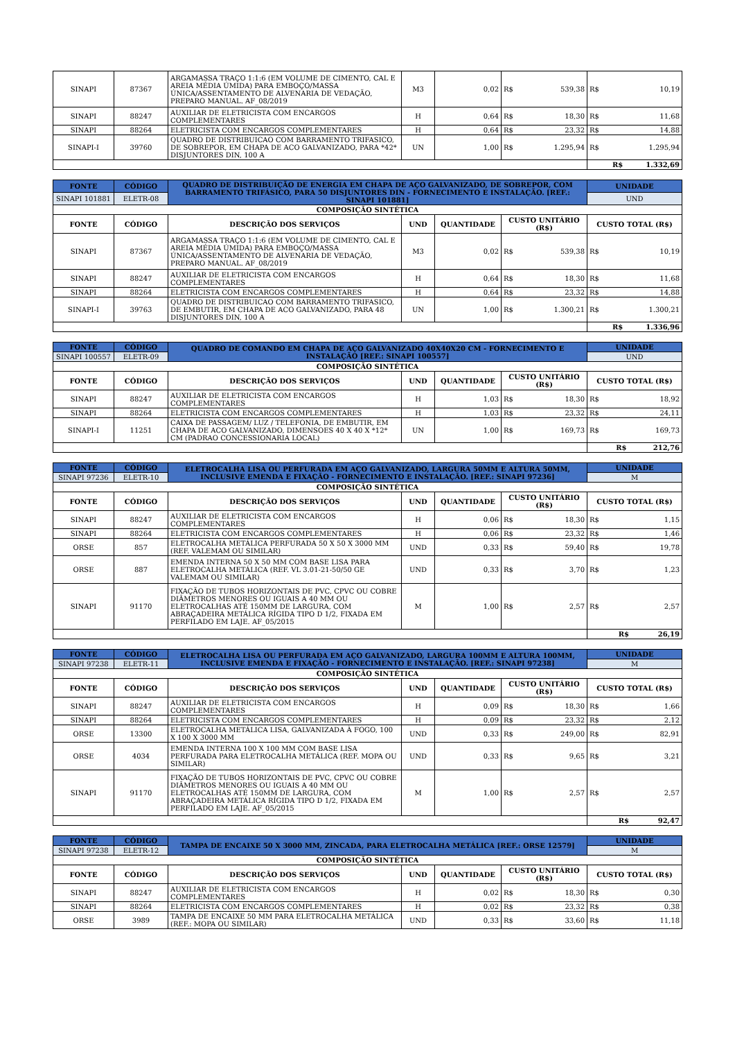| SINAPI | 87367 | ARGAMASSA TRAÇO 1:1:6 (EM VOLUME DE CIMENTO, CAL E AREIA MÉDIA ÚMIDA) PARA EMBOÇO/MASSA ÚNICA/ASSENTAMENTO DE ALVENARIA DE VEDAÇÃO, PREPARO MANUAL. AF_08/2019 | M3 | 0,02 | R$ 539,38 | R$ 10,19 |
| SINAPI | 88247 | AUXILIAR DE ELETRICISTA COM ENCARGOS COMPLEMENTARES | H | 0,64 | R$ 18,30 | R$ 11,68 |
| SINAPI | 88264 | ELETRICISTA COM ENCARGOS COMPLEMENTARES | H | 0,64 | R$ 23,32 | R$ 14,88 |
| SINAPI-I | 39760 | QUADRO DE DISTRIBUICAO COM BARRAMENTO TRIFASICO, DE SOBREPOR, EM CHAPA DE ACO GALVANIZADO, PARA *42* DISJUNTORES DIN, 100 A | UN | 1,00 | R$ 1.295,94 | R$ 1.295,94 |
| | | | | | | R$ 1.332,69 |
| FONTE | CÓDIGO | QUADRO DE DISTRIBUIÇÃO DE ENERGIA EM CHAPA DE AÇO GALVANIZADO, DE SOBREPOR, COM BARRAMENTO TRIFÁSICO, PARA 50 DISJUNTORES DIN - FORNECIMENTO E INSTALAÇÃO. [REF.: SINAPI 101881] | | | | UNIDADE |
| SINAPI 101881 | ELETR-08 | | | | | UND |
| COMPOSIÇÃO SINTÉTICA | | | | | | |
| FONTE | CÓDIGO | DESCRIÇÃO DOS SERVIÇOS | UND | QUANTIDADE | CUSTO UNITÁRIO (R$) | CUSTO TOTAL (R$) |
| SINAPI | 87367 | ARGAMASSA TRAÇO 1:1:6 (EM VOLUME DE CIMENTO, CAL E AREIA MÉDIA ÚMIDA) PARA EMBOÇO/MASSA ÚNICA/ASSENTAMENTO DE ALVENARIA DE VEDAÇÃO, PREPARO MANUAL. AF_08/2019 | M3 | 0,02 | R$ 539,38 | R$ 10,19 |
| SINAPI | 88247 | AUXILIAR DE ELETRICISTA COM ENCARGOS COMPLEMENTARES | H | 0,64 | R$ 18,30 | R$ 11,68 |
| SINAPI | 88264 | ELETRICISTA COM ENCARGOS COMPLEMENTARES | H | 0,64 | R$ 23,32 | R$ 14,88 |
| SINAPI-I | 39763 | QUADRO DE DISTRIBUICAO COM BARRAMENTO TRIFASICO, DE EMBUTIR, EM CHAPA DE ACO GALVANIZADO, PARA 48 DISJUNTORES DIN, 100 A | UN | 1,00 | R$ 1.300,21 | R$ 1.300,21 |
| | | | | | | R$ 1.336,96 |
| FONTE | CÓDIGO | QUADRO DE COMANDO EM CHAPA DE AÇO GALVANIZADO 40X40X20 CM - FORNECIMENTO E INSTALAÇÃO [REF.: SINAPI 100557] | | | | UNIDADE |
| SINAPI 100557 | ELETR-09 | | | | | UND |
| COMPOSIÇÃO SINTÉTICA | | | | | | |
| FONTE | CÓDIGO | DESCRIÇÃO DOS SERVIÇOS | UND | QUANTIDADE | CUSTO UNITÁRIO (R$) | CUSTO TOTAL (R$) |
| SINAPI | 88247 | AUXILIAR DE ELETRICISTA COM ENCARGOS COMPLEMENTARES | H | 1,03 | R$ 18,30 | R$ 18,92 |
| SINAPI | 88264 | ELETRICISTA COM ENCARGOS COMPLEMENTARES | H | 1,03 | R$ 23,32 | R$ 24,11 |
| SINAPI-I | 11251 | CAIXA DE PASSAGEM/ LUZ / TELEFONIA, DE EMBUTIR, EM CHAPA DE ACO GALVANIZADO, DIMENSOES 40 X 40 X *12* CM (PADRAO CONCESSIONARIA LOCAL) | UN | 1,00 | R$ 169,73 | R$ 169,73 |
| | | | | | | R$ 212,76 |
| FONTE | CÓDIGO | ELETROCALHA LISA OU PERFURADA EM AÇO GALVANIZADO, LARGURA 50MM E ALTURA 50MM, INCLUSIVE EMENDA E FIXAÇÃO - FORNECIMENTO E INSTALAÇÃO. [REF.: SINAPI 97236] | | | | UNIDADE |
| SINAPI 97236 | ELETR-10 | | | | | M |
| COMPOSIÇÃO SINTÉTICA | | | | | | |
| FONTE | CÓDIGO | DESCRIÇÃO DOS SERVIÇOS | UND | QUANTIDADE | CUSTO UNITÁRIO (R$) | CUSTO TOTAL (R$) |
| SINAPI | 88247 | AUXILIAR DE ELETRICISTA COM ENCARGOS COMPLEMENTARES | H | 0,06 | R$ 18,30 | R$ 1,15 |
| SINAPI | 88264 | ELETRICISTA COM ENCARGOS COMPLEMENTARES | H | 0,06 | R$ 23,32 | R$ 1,46 |
| ORSE | 857 | ELETROCALHA METÁLICA PERFURADA 50 X 50 X 3000 MM (REF. VALEMAM OU SIMILAR) | UND | 0,33 | R$ 59,40 | R$ 19,78 |
| ORSE | 887 | EMENDA INTERNA 50 X 50 MM COM BASE LISA PARA ELETROCALHA METÁLICA (REF. VL 3.01-21-50/50 GE VALEMAM OU SIMILAR) | UND | 0,33 | R$ 3,70 | R$ 1,23 |
| SINAPI | 91170 | FIXAÇÃO DE TUBOS HORIZONTAIS DE PVC, CPVC OU COBRE DIÂMETROS MENORES OU IGUAIS A 40 MM OU ELETROCALHAS ATÉ 150MM DE LARGURA, COM ABRAÇADEIRA METÁLICA RÍGIDA TIPO D 1/2, FIXADA EM PERFILADO EM LAJE. AF_05/2015 | M | 1,00 | R$ 2,57 | R$ 2,57 |
| | | | | | | R$ 26,19 |
| FONTE | CÓDIGO | ELETROCALHA LISA OU PERFURADA EM AÇO GALVANIZADO, LARGURA 100MM E ALTURA 100MM, INCLUSIVE EMENDA E FIXAÇÃO - FORNECIMENTO E INSTALAÇÃO. [REF.: SINAPI 97238] | | | | UNIDADE |
| SINAPI 97238 | ELETR-11 | | | | | M |
| COMPOSIÇÃO SINTÉTICA | | | | | | |
| FONTE | CÓDIGO | DESCRIÇÃO DOS SERVIÇOS | UND | QUANTIDADE | CUSTO UNITÁRIO (R$) | CUSTO TOTAL (R$) |
| SINAPI | 88247 | AUXILIAR DE ELETRICISTA COM ENCARGOS COMPLEMENTARES | H | 0,09 | R$ 18,30 | R$ 1,66 |
| SINAPI | 88264 | ELETRICISTA COM ENCARGOS COMPLEMENTARES | H | 0,09 | R$ 23,32 | R$ 2,12 |
| ORSE | 13300 | ELETROCALHA METÁLICA LISA, GALVANIZADA À FOGO, 100 X 100 X 3000 MM | UND | 0,33 | R$ 249,00 | R$ 82,91 |
| ORSE | 4034 | EMENDA INTERNA 100 X 100 MM COM BASE LISA PERFURADA PARA ELETROCALHA METÁLICA (REF. MOPA OU SIMILAR) | UND | 0,33 | R$ 9,65 | R$ 3,21 |
| SINAPI | 91170 | FIXAÇÃO DE TUBOS HORIZONTAIS DE PVC, CPVC OU COBRE DIÂMETROS MENORES OU IGUAIS A 40 MM OU ELETROCALHAS ATÉ 150MM DE LARGURA, COM ABRAÇADEIRA METÁLICA RÍGIDA TIPO D 1/2, FIXADA EM PERFILADO EM LAJE. AF_05/2015 | M | 1,00 | R$ 2,57 | R$ 2,57 |
| | | | | | | R$ 92,47 |
| FONTE | CÓDIGO | TAMPA DE ENCAIXE 50 X 3000 MM, ZINCADA, PARA ELETROCALHA METÁLICA [REF.: ORSE 12579] | | | | UNIDADE |
| SINAPI 97238 | ELETR-12 | | | | | M |
| COMPOSIÇÃO SINTÉTICA | | | | | | |
| FONTE | CÓDIGO | DESCRIÇÃO DOS SERVIÇOS | UND | QUANTIDADE | CUSTO UNITÁRIO (R$) | CUSTO TOTAL (R$) |
| SINAPI | 88247 | AUXILIAR DE ELETRICISTA COM ENCARGOS COMPLEMENTARES | H | 0,02 | R$ 18,30 | R$ 0,30 |
| SINAPI | 88264 | ELETRICISTA COM ENCARGOS COMPLEMENTARES | H | 0,02 | R$ 23,32 | R$ 0,38 |
| ORSE | 3989 | TAMPA DE ENCAIXE 50 MM PARA ELETROCALHA METÁLICA (REF.: MOPA OU SIMILAR) | UND | 0,33 | R$ 33,60 | R$ 11,18 |